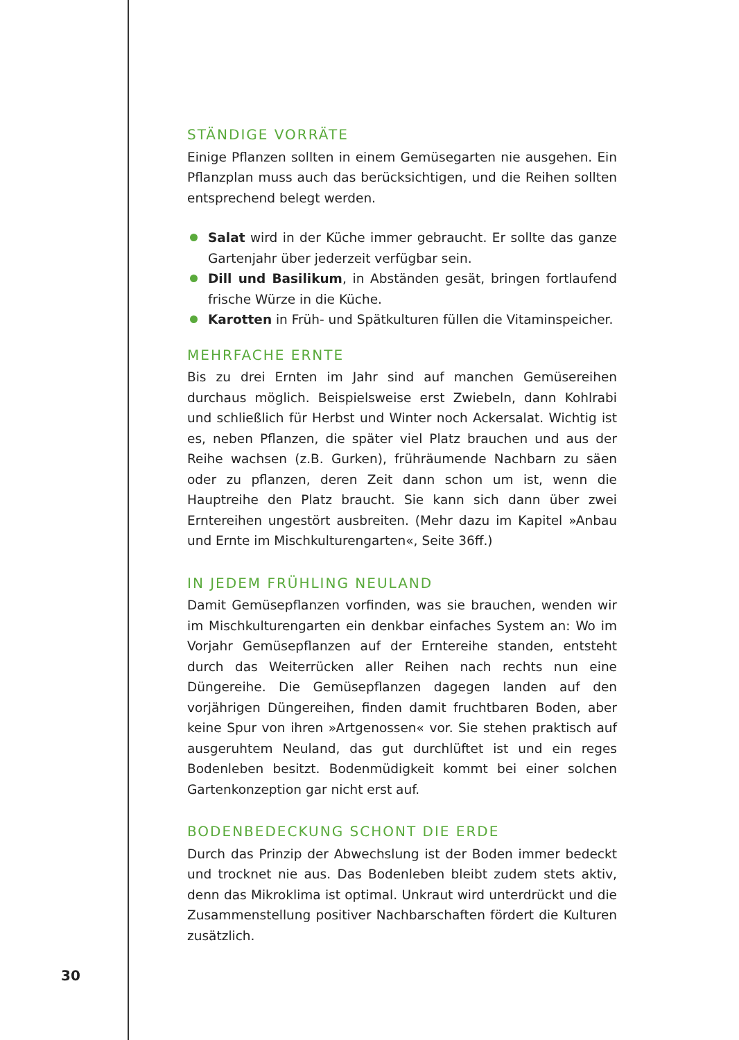STÄNDIGE VORRÄTE
Einige Pflanzen sollten in einem Gemüsegarten nie ausgehen. Ein Pflanzplan muss auch das berücksichtigen, und die Reihen sollten entsprechend belegt werden.
Salat wird in der Küche immer gebraucht. Er sollte das ganze Gartenjahr über jederzeit verfügbar sein.
Dill und Basilikum, in Abständen gesät, bringen fortlaufend frische Würze in die Küche.
Karotten in Früh- und Spätkulturen füllen die Vitaminspeicher.
MEHRFACHE ERNTE
Bis zu drei Ernten im Jahr sind auf manchen Gemüsereihen durchaus möglich. Beispielsweise erst Zwiebeln, dann Kohlrabi und schließlich für Herbst und Winter noch Ackersalat. Wichtig ist es, neben Pflanzen, die später viel Platz brauchen und aus der Reihe wachsen (z.B. Gurken), frühräumende Nachbarn zu säen oder zu pflanzen, deren Zeit dann schon um ist, wenn die Hauptreihe den Platz braucht. Sie kann sich dann über zwei Erntereihen ungestört ausbreiten. (Mehr dazu im Kapitel »Anbau und Ernte im Mischkulturengarten«, Seite 36ff.)
IN JEDEM FRÜHLING NEULAND
Damit Gemüsepflanzen vorfinden, was sie brauchen, wenden wir im Mischkulturengarten ein denkbar einfaches System an: Wo im Vorjahr Gemüsepflanzen auf der Erntereihe standen, entsteht durch das Weiterrücken aller Reihen nach rechts nun eine Düngereihe. Die Gemüsepflanzen dagegen landen auf den vorjährigen Düngereihen, finden damit fruchtbaren Boden, aber keine Spur von ihren »Artgenossen« vor. Sie stehen praktisch auf ausgeruhtem Neuland, das gut durchlüftet ist und ein reges Bodenleben besitzt. Bodenmüdigkeit kommt bei einer solchen Gartenkonzeption gar nicht erst auf.
BODENBEDECKUNG SCHONT DIE ERDE
Durch das Prinzip der Abwechslung ist der Boden immer bedeckt und trocknet nie aus. Das Bodenleben bleibt zudem stets aktiv, denn das Mikroklima ist optimal. Unkraut wird unterdrückt und die Zusammenstellung positiver Nachbarschaften fördert die Kulturen zusätzlich.
30